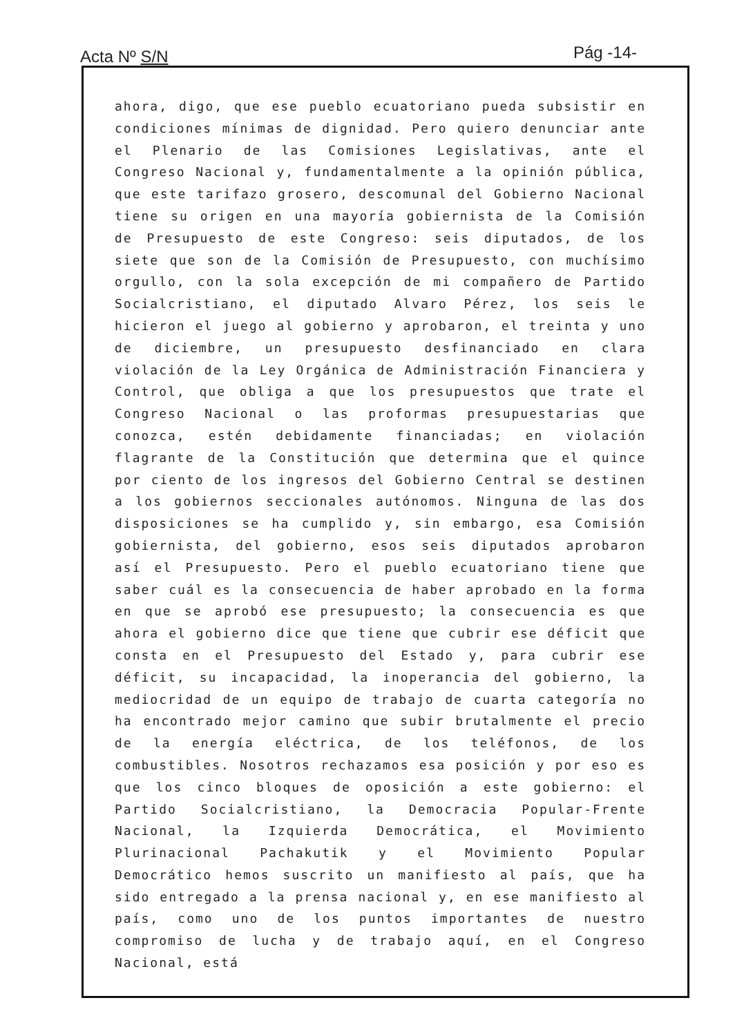Acta Nº S/N Pág -14-
ahora, digo, que ese pueblo ecuatoriano pueda subsistir en condiciones mínimas de dignidad. Pero quiero denunciar ante el Plenario de las Comisiones Legislativas, ante el Congreso Nacional y, fundamentalmente a la opinión pública, que este tarifazo grosero, descomunal del Gobierno Nacional tiene su origen en una mayoría gobiernista de la Comisión de Presupuesto de este Congreso: seis diputados, de los siete que son de la Comisión de Presupuesto, con muchísimo orgullo, con la sola excepción de mi compañero de Partido Socialcristiano, el diputado Alvaro Pérez, los seis le hicieron el juego al gobierno y aprobaron, el treinta y uno de diciembre, un presupuesto desfinanciado en clara violación de la Ley Orgánica de Administración Financiera y Control, que obliga a que los presupuestos que trate el Congreso Nacional o las proformas presupuestarias que conozca, estén debidamente financiadas; en violación flagrante de la Constitución que determina que el quince por ciento de los ingresos del Gobierno Central se destinen a los gobiernos seccionales autónomos. Ninguna de las dos disposiciones se ha cumplido y, sin embargo, esa Comisión gobiernista, del gobierno, esos seis diputados aprobaron así el Presupuesto. Pero el pueblo ecuatoriano tiene que saber cuál es la consecuencia de haber aprobado en la forma en que se aprobó ese presupuesto; la consecuencia es que ahora el gobierno dice que tiene que cubrir ese déficit que consta en el Presupuesto del Estado y, para cubrir ese déficit, su incapacidad, la inoperancia del gobierno, la mediocridad de un equipo de trabajo de cuarta categoría no ha encontrado mejor camino que subir brutalmente el precio de la energía eléctrica, de los teléfonos, de los combustibles. Nosotros rechazamos esa posición y por eso es que los cinco bloques de oposición a este gobierno: el Partido Socialcristiano, la Democracia Popular-Frente Nacional, la Izquierda Democrática, el Movimiento Plurinacional Pachakutik y el Movimiento Popular Democrático hemos suscrito un manifiesto al país, que ha sido entregado a la prensa nacional y, en ese manifiesto al país, como uno de los puntos importantes de nuestro compromiso de lucha y de trabajo aquí, en el Congreso Nacional, está